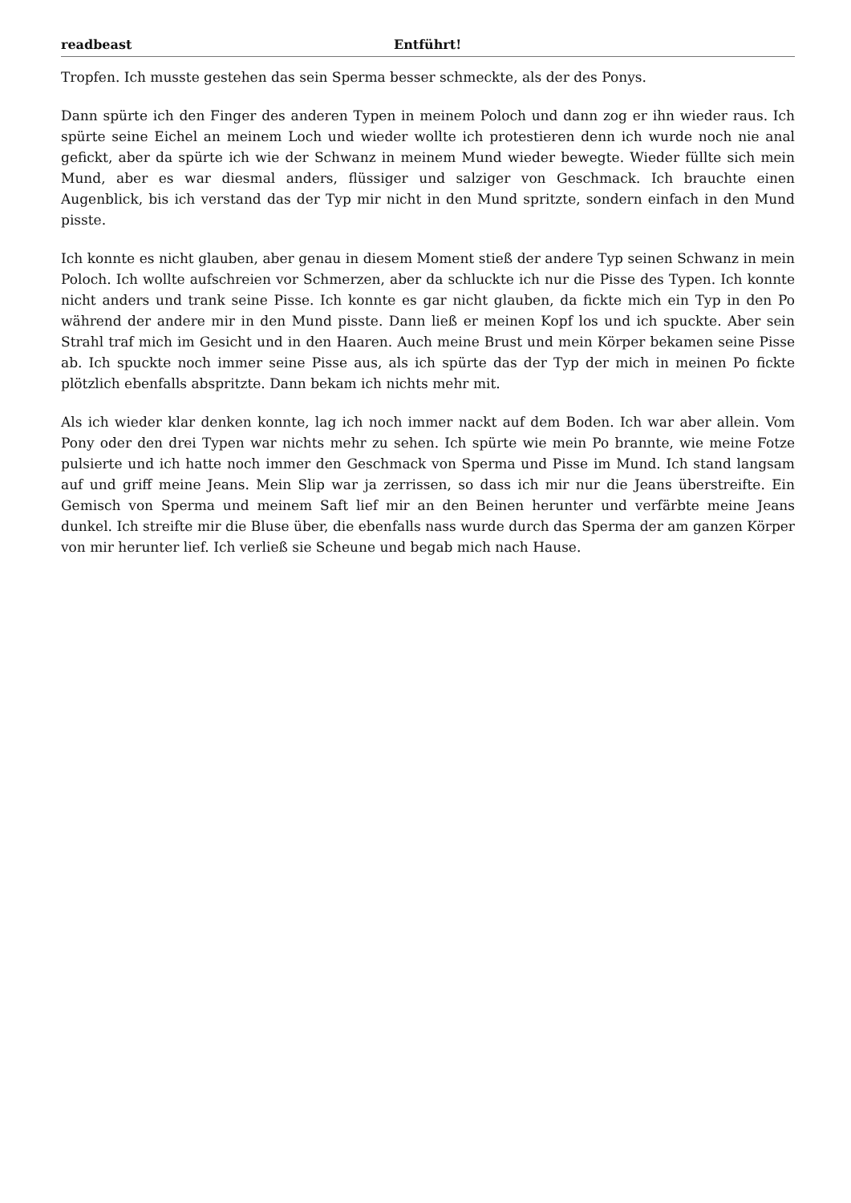readbeast Entführt!
Tropfen. Ich musste gestehen das sein Sperma besser schmeckte, als der des Ponys.
Dann spürte ich den Finger des anderen Typen in meinem Poloch und dann zog er ihn wieder raus. Ich spürte seine Eichel an meinem Loch und wieder wollte ich protestieren denn ich wurde noch nie anal gefickt, aber da spürte ich wie der Schwanz in meinem Mund wieder bewegte. Wieder füllte sich mein Mund, aber es war diesmal anders, flüssiger und salziger von Geschmack. Ich brauchte einen Augenblick, bis ich verstand das der Typ mir nicht in den Mund spritzte, sondern einfach in den Mund pisste.
Ich konnte es nicht glauben, aber genau in diesem Moment stieß der andere Typ seinen Schwanz in mein Poloch. Ich wollte aufschreien vor Schmerzen, aber da schluckte ich nur die Pisse des Typen. Ich konnte nicht anders und trank seine Pisse. Ich konnte es gar nicht glauben, da fickte mich ein Typ in den Po während der andere mir in den Mund pisste. Dann ließ er meinen Kopf los und ich spuckte. Aber sein Strahl traf mich im Gesicht und in den Haaren. Auch meine Brust und mein Körper bekamen seine Pisse ab. Ich spuckte noch immer seine Pisse aus, als ich spürte das der Typ der mich in meinen Po fickte plötzlich ebenfalls abspritzte. Dann bekam ich nichts mehr mit.
Als ich wieder klar denken konnte, lag ich noch immer nackt auf dem Boden. Ich war aber allein. Vom Pony oder den drei Typen war nichts mehr zu sehen. Ich spürte wie mein Po brannte, wie meine Fotze pulsierte und ich hatte noch immer den Geschmack von Sperma und Pisse im Mund. Ich stand langsam auf und griff meine Jeans. Mein Slip war ja zerrissen, so dass ich mir nur die Jeans überstreifte. Ein Gemisch von Sperma und meinem Saft lief mir an den Beinen herunter und verfärbte meine Jeans dunkel. Ich streifte mir die Bluse über, die ebenfalls nass wurde durch das Sperma der am ganzen Körper von mir herunter lief. Ich verließ sie Scheune und begab mich nach Hause.